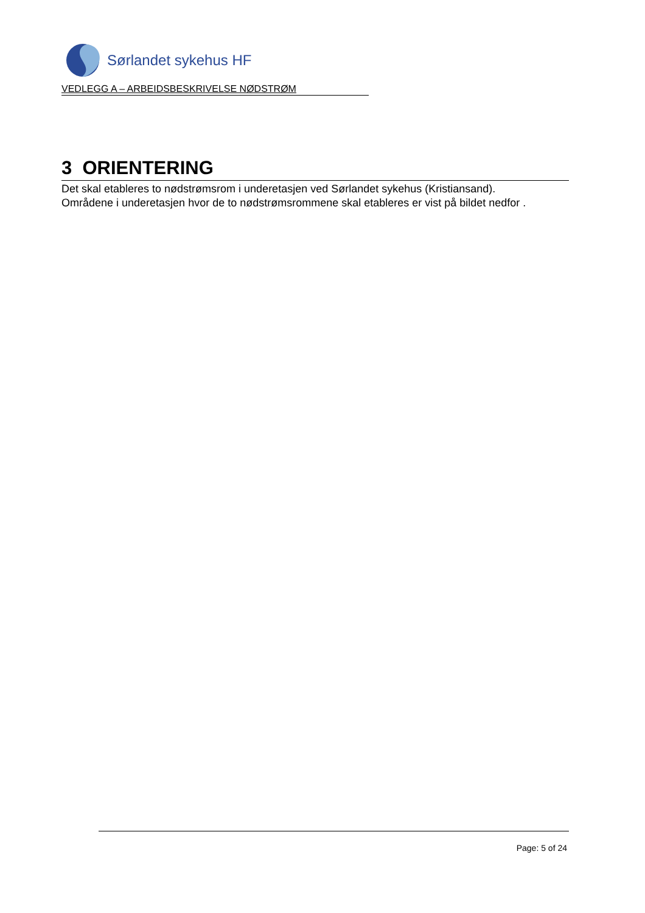Sørlandet sykehus HF
VEDLEGG A – ARBEIDSBESKRIVELSE NØDSTRØM
3 ORIENTERING
Det skal etableres to nødstrømsrom i underetasjen ved Sørlandet sykehus (Kristiansand).
Områdene i underetasjen hvor de to nødstrømsrommene skal etableres er vist på bildet nedfor .
Page: 5 of 24